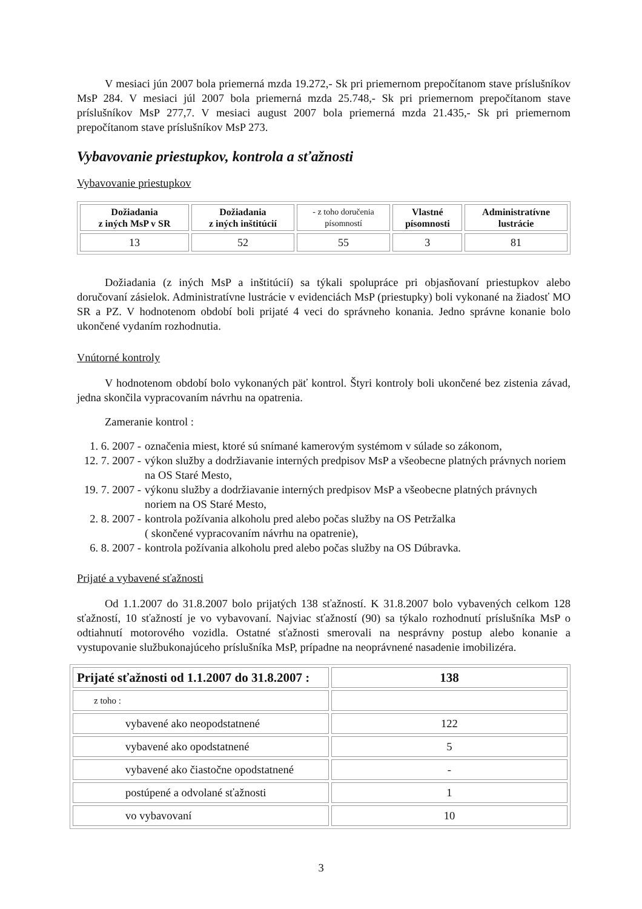V mesiaci jún 2007 bola priemerná mzda 19.272,- Sk pri priemernom prepočítanom stave príslušníkov MsP 284. V mesiaci júl 2007 bola priemerná mzda 25.748,- Sk pri priemernom prepočítanom stave príslušníkov MsP 277,7. V mesiaci august 2007 bola priemerná mzda 21.435,- Sk pri priemernom prepočítanom stave príslušníkov MsP 273.
Vybavovanie priestupkov, kontrola a sťažnosti
Vybavovanie priestupkov
| Dožiadania z iných MsP v SR | Dožiadania z iných inštitúcií | - z toho doručenia písomností | Vlastné písomnosti | Administratívne lustrácie |
| --- | --- | --- | --- | --- |
| 13 | 52 | 55 | 3 | 81 |
Dožiadania (z iných MsP a inštitúcií) sa týkali spolupráce pri objasňovaní priestupkov alebo doručovaní zásielok. Administratívne lustrácie v evidenciách MsP (priestupky) boli vykonané na žiadosť MO SR a PZ. V hodnotenom období boli prijaté 4 veci do správneho konania. Jedno správne konanie bolo ukončené vydaním rozhodnutia.
Vnútorné kontroly
V hodnotenom období bolo vykonaných päť kontrol. Štyri kontroly boli ukončené bez zistenia závad, jedna skončila vypracovaním návrhu na opatrenia.
Zameranie kontrol :
1. 6. 2007 - označenia miest, ktoré sú snímané kamerovým systémom v súlade so zákonom,
12. 7. 2007 - výkon služby a dodržiavanie interných predpisov MsP a všeobecne platných právnych noriem na OS Staré Mesto,
19. 7. 2007 - výkonu služby a dodržiavanie interných predpisov MsP a všeobecne platných právnych noriem na OS Staré Mesto,
2. 8. 2007 - kontrola požívania alkoholu pred alebo počas služby na OS Petržalka
( skončené vypracovaním návrhu na opatrenie),
6. 8. 2007 - kontrola požívania alkoholu pred alebo počas služby na OS Dúbravka.
Prijaté a vybavené sťažnosti
Od 1.1.2007 do 31.8.2007 bolo prijatých 138 sťažností. K 31.8.2007 bolo vybavených celkom 128 sťažností, 10 sťažností je vo vybavovaní. Najviac sťažností (90) sa týkalo rozhodnutí príslušníka MsP o odtiahnutí motorového vozidla. Ostatné sťažnosti smerovali na nesprávny postup alebo konanie a vystupovanie službukonajúceho príslušníka MsP, prípadne na neoprávnené nasadenie imobilizéra.
| Prijaté sťažnosti od 1.1.2007 do 31.8.2007 : | 138 |
| z toho : | |
| vybavené ako neopodstatnené | 122 |
| vybavené ako opodstatnené | 5 |
| vybavené ako čiastočne opodstatnené | - |
| postúpené a odvolané sťažnosti | 1 |
| vo vybavovaní | 10 |
3